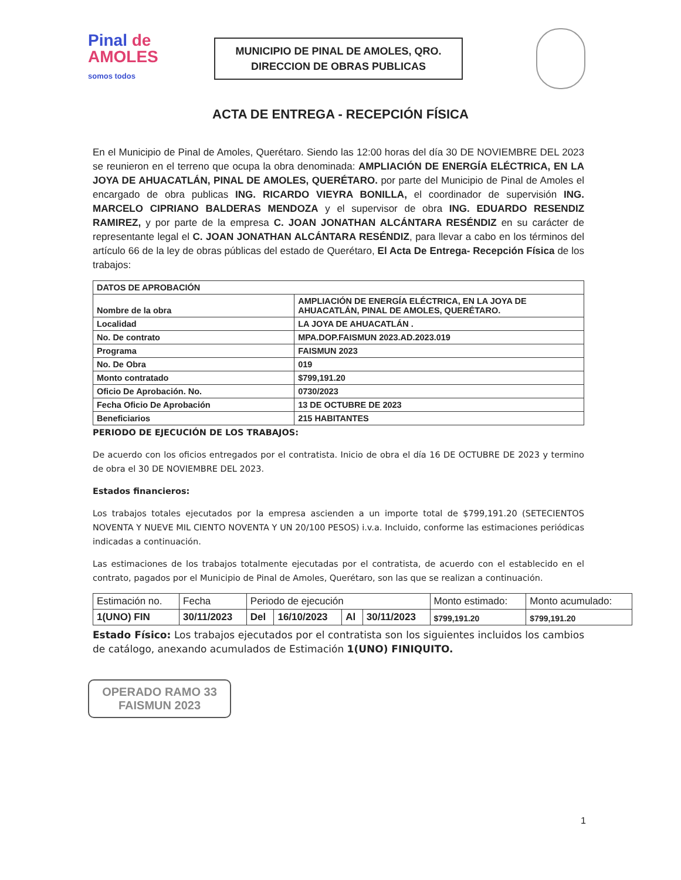Pinal de
AMOLES
somos todos
MUNICIPIO DE PINAL DE AMOLES, QRO.
DIRECCION DE OBRAS PUBLICAS
ACTA DE ENTREGA - RECEPCIÓN FÍSICA
En el Municipio de Pinal de Amoles, Querétaro. Siendo las 12:00 horas del día 30 DE NOVIEMBRE DEL 2023 se reunieron en el terreno que ocupa la obra denominada: AMPLIACIÓN DE ENERGÍA ELÉCTRICA, EN LA JOYA DE AHUACATLÁN, PINAL DE AMOLES, QUERÉTARO. por parte del Municipio de Pinal de Amoles el encargado de obra publicas ING. RICARDO VIEYRA BONILLA, el coordinador de supervisión ING. MARCELO CIPRIANO BALDERAS MENDOZA y el supervisor de obra ING. EDUARDO RESENDIZ RAMIREZ, y por parte de la empresa C. JOAN JONATHAN ALCÁNTARA RESÉNDIZ en su carácter de representante legal el C. JOAN JONATHAN ALCÁNTARA RESÉNDIZ, para llevar a cabo en los términos del artículo 66 de la ley de obras públicas del estado de Querétaro, El Acta De Entrega- Recepción Física de los trabajos:
| DATOS DE APROBACIÓN | |
| Nombre de la obra | AMPLIACIÓN DE ENERGÍA ELÉCTRICA, EN LA JOYA DE AHUACATLÁN, PINAL DE AMOLES, QUERÉTARO. |
| Localidad | LA JOYA DE AHUACATLÁN . |
| No. De contrato | MPA.DOP.FAISMUN 2023.AD.2023.019 |
| Programa | FAISMUN 2023 |
| No. De Obra | 019 |
| Monto contratado | $799,191.20 |
| Oficio De Aprobación. No. | 0730/2023 |
| Fecha Oficio De Aprobación | 13 DE OCTUBRE DE 2023 |
| Beneficiarios | 215 HABITANTES |
PERIODO DE EJECUCIÓN DE LOS TRABAJOS:
De acuerdo con los oficios entregados por el contratista. Inicio de obra el día 16 DE OCTUBRE DE 2023 y termino de obra el 30 DE NOVIEMBRE DEL 2023.
Estados financieros:
Los trabajos totales ejecutados por la empresa ascienden a un importe total de $799,191.20 (SETECIENTOS NOVENTA Y NUEVE MIL CIENTO NOVENTA Y UN 20/100 PESOS) i.v.a. Incluido, conforme las estimaciones periódicas indicadas a continuación.
Las estimaciones de los trabajos totalmente ejecutadas por el contratista, de acuerdo con el establecido en el contrato, pagados por el Municipio de Pinal de Amoles, Querétaro, son las que se realizan a continuación.
| Estimación no. | Fecha | Periodo de ejecución | | | | Monto estimado: | Monto acumulado: |
| 1(UNO) FIN | 30/11/2023 | Del | 16/10/2023 | Al | 30/11/2023 | $799,191.20 | $799,191.20 |
Estado Físico: Los trabajos ejecutados por el contratista son los siguientes incluidos los cambios de catálogo, anexando acumulados de Estimación 1(UNO) FINIQUITO.
OPERADO RAMO 33
FAISMUN 2023
1